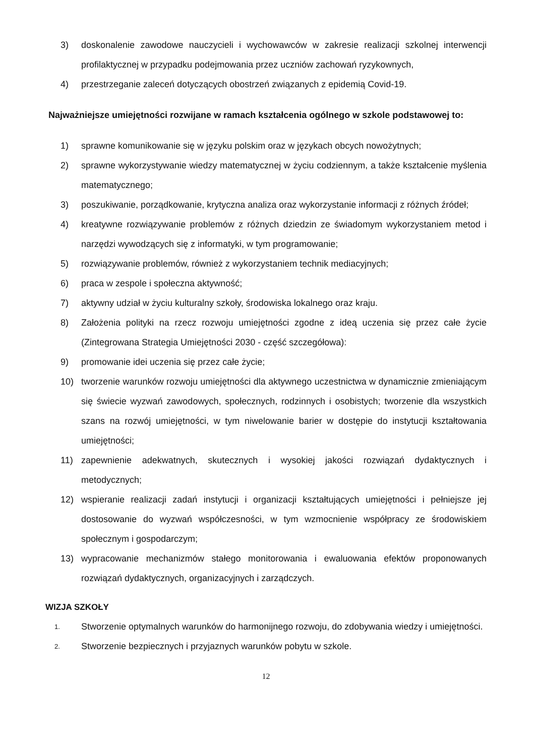3) doskonalenie zawodowe nauczycieli i wychowawców w zakresie realizacji szkolnej interwencji profilaktycznej w przypadku podejmowania przez uczniów zachowań ryzykownych,
4) przestrzeganie zaleceń dotyczących obostrzeń związanych z epidemią Covid-19.
Najważniejsze umiejętności rozwijane w ramach kształcenia ogólnego w szkole podstawowej to:
1) sprawne komunikowanie się w języku polskim oraz w językach obcych nowożytnych;
2) sprawne wykorzystywanie wiedzy matematycznej w życiu codziennym, a także kształcenie myślenia matematycznego;
3) poszukiwanie, porządkowanie, krytyczna analiza oraz wykorzystanie informacji z różnych źródeł;
4) kreatywne rozwiązywanie problemów z różnych dziedzin ze świadomym wykorzystaniem metod i narzędzi wywodzących się z informatyki, w tym programowanie;
5) rozwiązywanie problemów, również z wykorzystaniem technik mediacyjnych;
6) praca w zespole i społeczna aktywność;
7) aktywny udział w życiu kulturalny szkoły, środowiska lokalnego oraz kraju.
8) Założenia polityki na rzecz rozwoju umiejętności zgodne z ideą uczenia się przez całe życie (Zintegrowana Strategia Umiejętności 2030 - część szczegółowa):
9) promowanie idei uczenia się przez całe życie;
10) tworzenie warunków rozwoju umiejętności dla aktywnego uczestnictwa w dynamicznie zmieniającym się świecie wyzwań zawodowych, społecznych, rodzinnych i osobistych; tworzenie dla wszystkich szans na rozwój umiejętności, w tym niwelowanie barier w dostępie do instytucji kształtowania umiejętności;
11) zapewnienie adekwatnych, skutecznych i wysokiej jakości rozwiązań dydaktycznych i metodycznych;
12) wspieranie realizacji zadań instytucji i organizacji kształtujących umiejętności i pełniejsze jej dostosowanie do wyzwań współczesności, w tym wzmocnienie współpracy ze środowiskiem społecznym i gospodarczym;
13) wypracowanie mechanizmów stałego monitorowania i ewaluowania efektów proponowanych rozwiązań dydaktycznych, organizacyjnych i zarządczych.
WIZJA SZKOŁY
1. Stworzenie optymalnych warunków do harmonijnego rozwoju, do zdobywania wiedzy i umiejętności.
2. Stworzenie bezpiecznych i przyjaznych warunków pobytu w szkole.
12